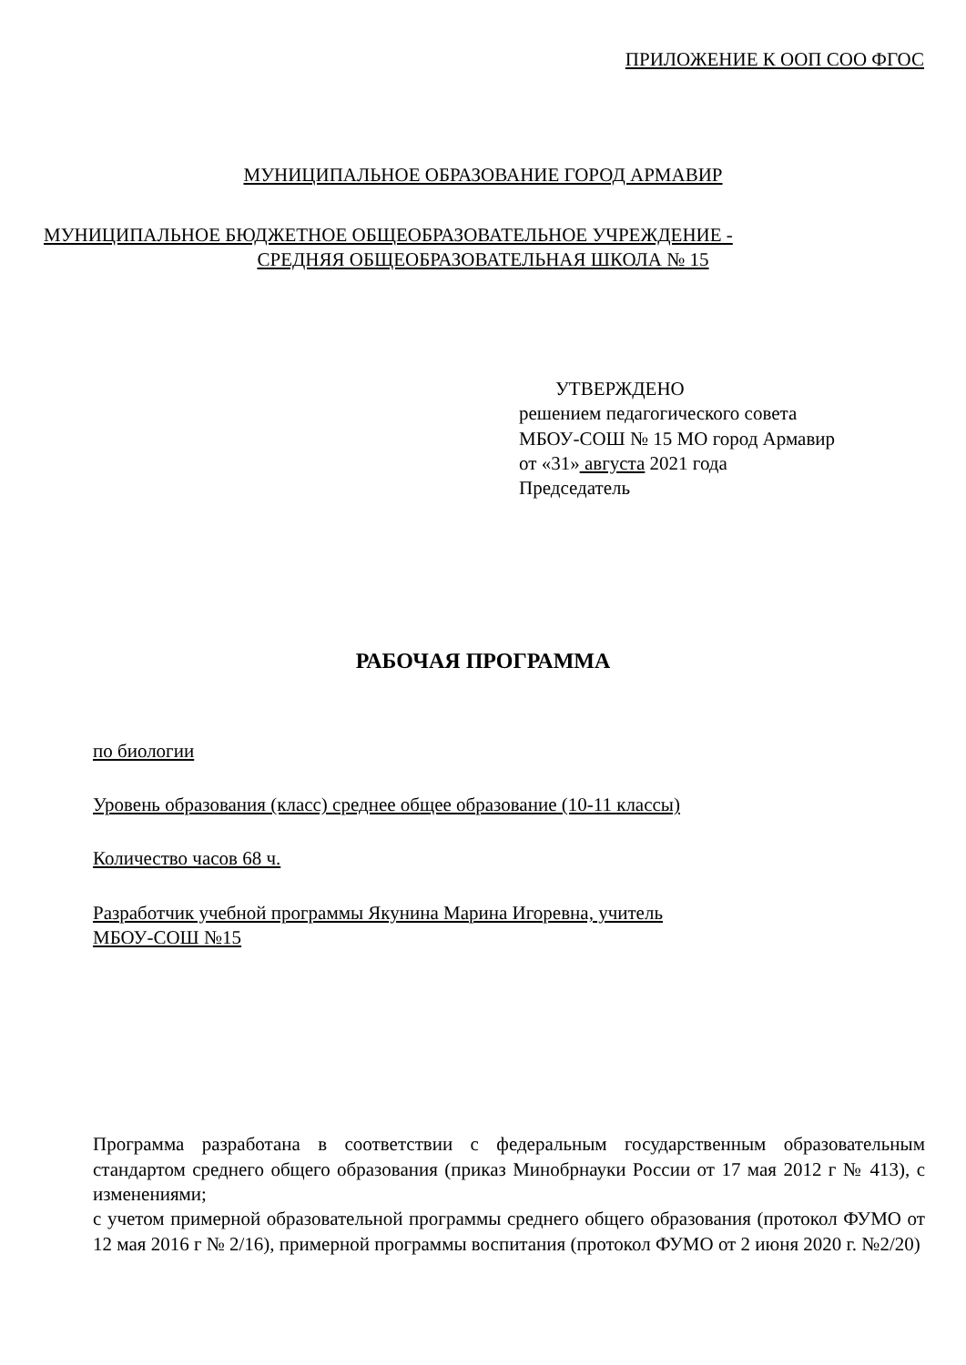ПРИЛОЖЕНИЕ К ООП СОО ФГОС
МУНИЦИПАЛЬНОЕ ОБРАЗОВАНИЕ ГОРОД АРМАВИР
МУНИЦИПАЛЬНОЕ БЮДЖЕТНОЕ ОБЩЕОБРАЗОВАТЕЛЬНОЕ УЧРЕЖДЕНИЕ -
СРЕДНЯЯ ОБЩЕОБРАЗОВАТЕЛЬНАЯ ШКОЛА № 15
УТВЕРЖДЕНО
решением педагогического совета
МБОУ-СОШ № 15 МО город Армавир
от «31» августа 2021 года
Председатель
РАБОЧАЯ ПРОГРАММА
по биологии
Уровень образования (класс) среднее общее образование (10-11 классы)
Количество часов 68 ч.
Разработчик учебной программы Якунина Марина Игоревна, учитель
МБОУ-СОШ №15
Программа разработана в соответствии с федеральным государственным образовательным стандартом среднего общего образования (приказ Минобрнауки России от 17 мая 2012 г № 413), с изменениями;
с учетом примерной образовательной программы среднего общего образования (протокол ФУМО от 12 мая 2016 г № 2/16), примерной программы воспитания (протокол ФУМО от 2 июня 2020 г. №2/20)